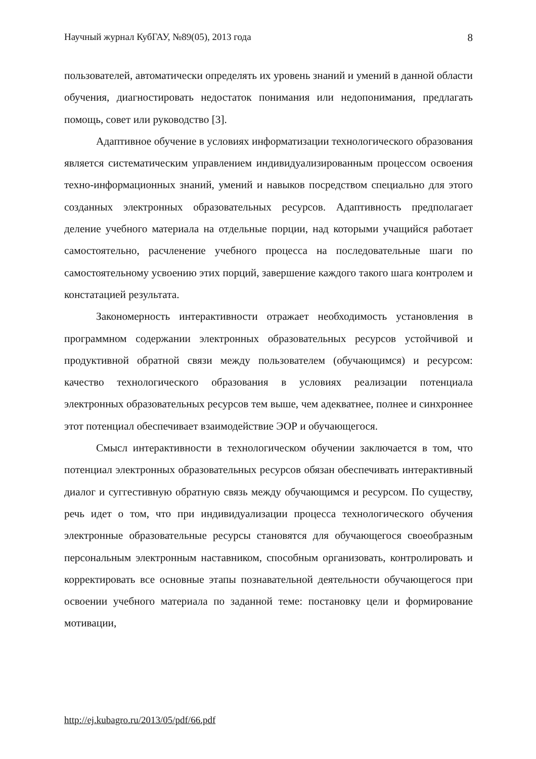Научный журнал КубГАУ, №89(05), 2013 года 8
пользователей, автоматически определять их уровень знаний и умений в данной области обучения, диагностировать недостаток понимания или недопонимания, предлагать помощь, совет или руководство [3].
Адаптивное обучение в условиях информатизации технологического образования является систематическим управлением индивидуализированным процессом освоения техно-информационных знаний, умений и навыков посредством специально для этого созданных электронных образовательных ресурсов. Адаптивность предполагает деление учебного материала на отдельные порции, над которыми учащийся работает самостоятельно, расчленение учебного процесса на последовательные шаги по самостоятельному усвоению этих порций, завершение каждого такого шага контролем и констатацией результата.
Закономерность интерактивности отражает необходимость установления в программном содержании электронных образовательных ресурсов устойчивой и продуктивной обратной связи между пользователем (обучающимся) и ресурсом: качество технологического образования в условиях реализации потенциала электронных образовательных ресурсов тем выше, чем адекватнее, полнее и синхроннее этот потенциал обеспечивает взаимодействие ЭОР и обучающегося.
Смысл интерактивности в технологическом обучении заключается в том, что потенциал электронных образовательных ресурсов обязан обеспечивать интерактивный диалог и суггестивную обратную связь между обучающимся и ресурсом. По существу, речь идет о том, что при индивидуализации процесса технологического обучения электронные образовательные ресурсы становятся для обучающегося своеобразным персональным электронным наставником, способным организовать, контролировать и корректировать все основные этапы познавательной деятельности обучающегося при освоении учебного материала по заданной теме: постановку цели и формирование мотивации,
http://ej.kubagro.ru/2013/05/pdf/66.pdf